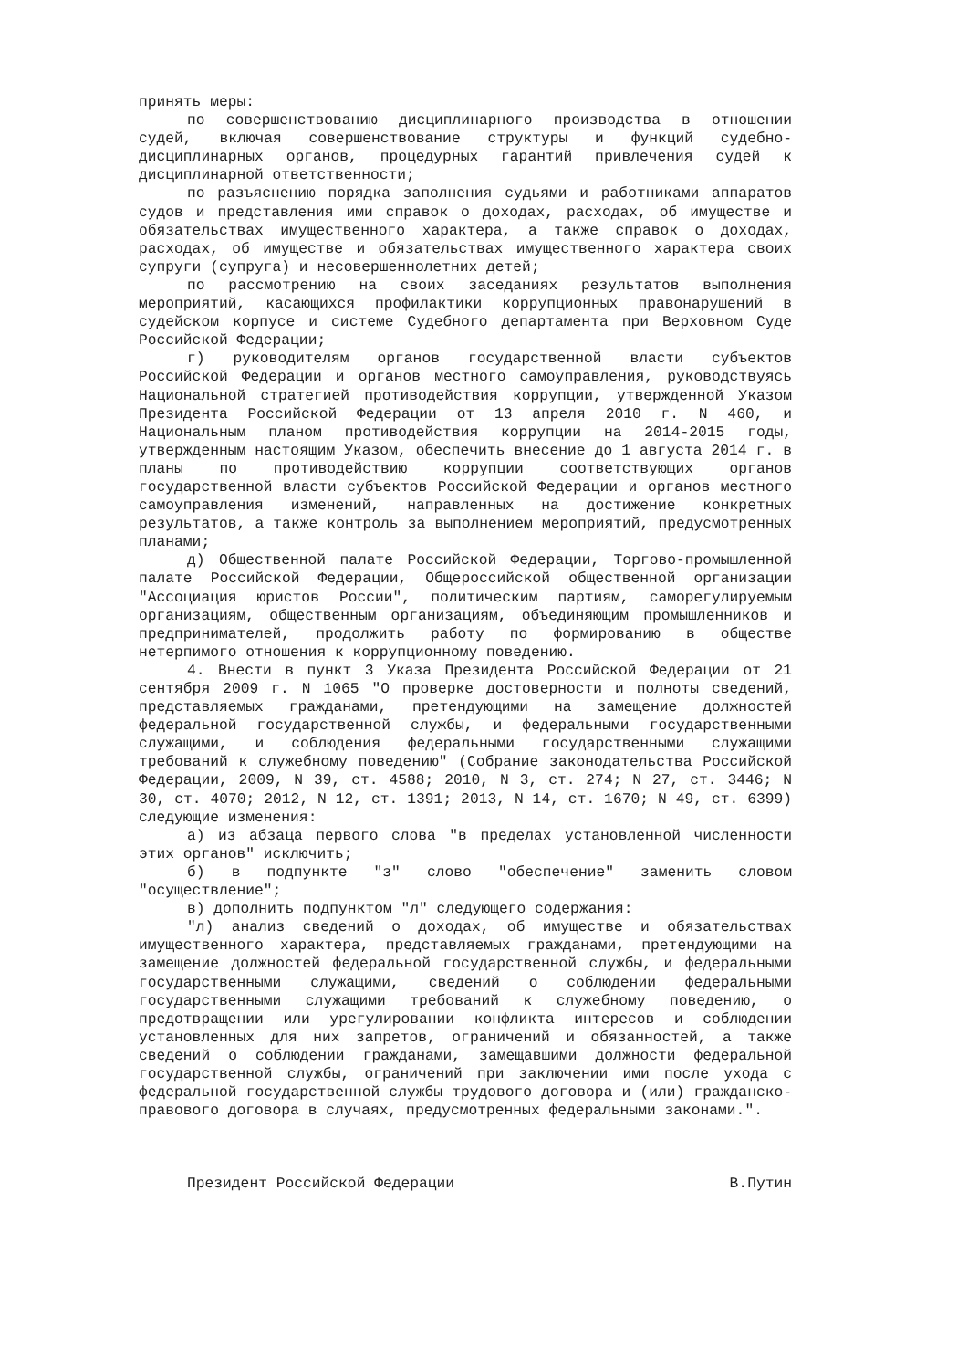принять меры:
по совершенствованию дисциплинарного производства в отношении судей, включая совершенствование структуры и функций судебно-дисциплинарных органов, процедурных гарантий привлечения судей к дисциплинарной ответственности;
по разъяснению порядка заполнения судьями и работниками аппаратов судов и представления ими справок о доходах, расходах, об имуществе и обязательствах имущественного характера, а также справок о доходах, расходах, об имуществе и обязательствах имущественного характера своих супруги (супруга) и несовершеннолетних детей;
по рассмотрению на своих заседаниях результатов выполнения мероприятий, касающихся профилактики коррупционных правонарушений в судейском корпусе и системе Судебного департамента при Верховном Суде Российской Федерации;
г) руководителям органов государственной власти субъектов Российской Федерации и органов местного самоуправления, руководствуясь Национальной стратегией противодействия коррупции, утвержденной Указом Президента Российской Федерации от 13 апреля 2010 г. N 460, и Национальным планом противодействия коррупции на 2014-2015 годы, утвержденным настоящим Указом, обеспечить внесение до 1 августа 2014 г. в планы по противодействию коррупции соответствующих органов государственной власти субъектов Российской Федерации и органов местного самоуправления изменений, направленных на достижение конкретных результатов, а также контроль за выполнением мероприятий, предусмотренных планами;
д) Общественной палате Российской Федерации, Торгово-промышленной палате Российской Федерации, Общероссийской общественной организации "Ассоциация юристов России", политическим партиям, саморегулируемым организациям, общественным организациям, объединяющим промышленников и предпринимателей, продолжить работу по формированию в обществе нетерпимого отношения к коррупционному поведению.
4. Внести в пункт 3 Указа Президента Российской Федерации от 21 сентября 2009 г. N 1065 "О проверке достоверности и полноты сведений, представляемых гражданами, претендующими на замещение должностей федеральной государственной службы, и федеральными государственными служащими, и соблюдения федеральными государственными служащими требований к служебному поведению" (Собрание законодательства Российской Федерации, 2009, N 39, ст. 4588; 2010, N 3, ст. 274; N 27, ст. 3446; N 30, ст. 4070; 2012, N 12, ст. 1391; 2013, N 14, ст. 1670; N 49, ст. 6399) следующие изменения:
а) из абзаца первого слова "в пределах установленной численности этих органов" исключить;
б) в подпункте "з" слово "обеспечение" заменить словом "осуществление";
в) дополнить подпунктом "л" следующего содержания:
"л) анализ сведений о доходах, об имуществе и обязательствах имущественного характера, представляемых гражданами, претендующими на замещение должностей федеральной государственной службы, и федеральными государственными служащими, сведений о соблюдении федеральными государственными служащими требований к служебному поведению, о предотвращении или урегулировании конфликта интересов и соблюдении установленных для них запретов, ограничений и обязанностей, а также сведений о соблюдении гражданами, замещавшими должности федеральной государственной службы, ограничений при заключении ими после ухода с федеральной государственной службы трудового договора и (или) гражданско-правового договора в случаях, предусмотренных федеральными законами.".
Президент Российской Федерации В.Путин